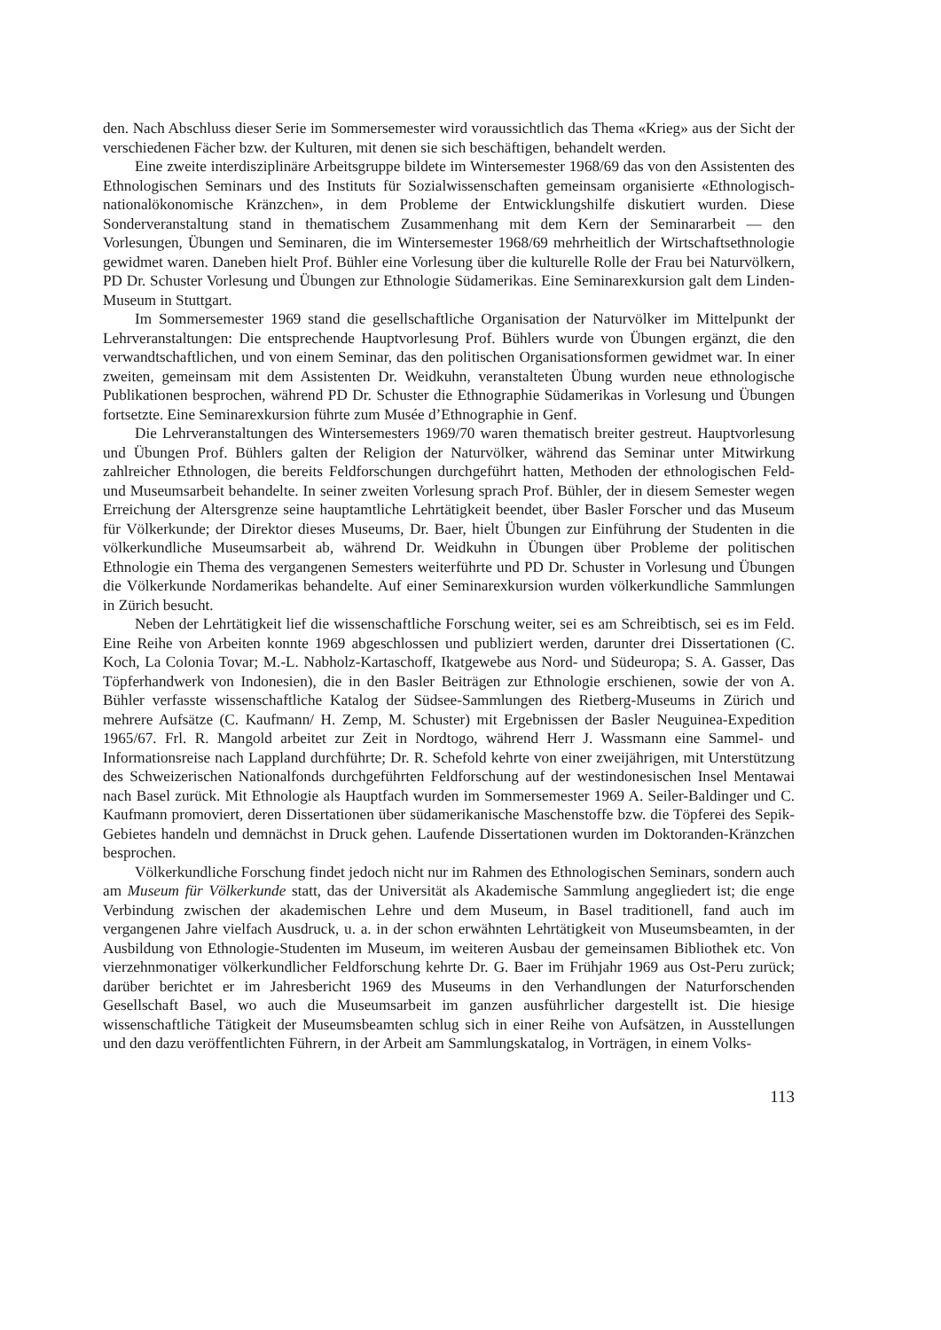den. Nach Abschluss dieser Serie im Sommersemester wird voraussichtlich das Thema «Krieg» aus der Sicht der verschiedenen Fächer bzw. der Kulturen, mit denen sie sich beschäftigen, behandelt werden.
Eine zweite interdisziplinäre Arbeitsgruppe bildete im Wintersemester 1968/69 das von den Assistenten des Ethnologischen Seminars und des Instituts für Sozialwissenschaften gemeinsam organisierte «Ethnologisch-nationalökonomische Kränzchen», in dem Probleme der Entwicklungshilfe diskutiert wurden. Diese Sonderveranstaltung stand in thematischem Zusammenhang mit dem Kern der Seminararbeit — den Vorlesungen, Übungen und Seminaren, die im Wintersemester 1968/69 mehrheitlich der Wirtschaftsethnologie gewidmet waren. Daneben hielt Prof. Bühler eine Vorlesung über die kulturelle Rolle der Frau bei Naturvölkern, PD Dr. Schuster Vorlesung und Übungen zur Ethnologie Südamerikas. Eine Seminarexkursion galt dem Linden-Museum in Stuttgart.
Im Sommersemester 1969 stand die gesellschaftliche Organisation der Naturvölker im Mittelpunkt der Lehrveranstaltungen: Die entsprechende Hauptvorlesung Prof. Bühlers wurde von Übungen ergänzt, die den verwandtschaftlichen, und von einem Seminar, das den politischen Organisationsformen gewidmet war. In einer zweiten, gemeinsam mit dem Assistenten Dr. Weidkuhn, veranstalteten Übung wurden neue ethnologische Publikationen besprochen, während PD Dr. Schuster die Ethnographie Südamerikas in Vorlesung und Übungen fortsetzte. Eine Seminarexkursion führte zum Musée d’Ethnographie in Genf.
Die Lehrveranstaltungen des Wintersemesters 1969/70 waren thematisch breiter gestreut. Hauptvorlesung und Übungen Prof. Bühlers galten der Religion der Naturvölker, während das Seminar unter Mitwirkung zahlreicher Ethnologen, die bereits Feldforschungen durchgeführt hatten, Methoden der ethnologischen Feld- und Museumsarbeit behandelte. In seiner zweiten Vorlesung sprach Prof. Bühler, der in diesem Semester wegen Erreichung der Altersgrenze seine hauptamtliche Lehrtätigkeit beendet, über Basler Forscher und das Museum für Völkerkunde; der Direktor dieses Museums, Dr. Baer, hielt Übungen zur Einführung der Studenten in die völkerkundliche Museumsarbeit ab, während Dr. Weidkuhn in Übungen über Probleme der politischen Ethnologie ein Thema des vergangenen Semesters weiterführte und PD Dr. Schuster in Vorlesung und Übungen die Völkerkunde Nordamerikas behandelte. Auf einer Seminarexkursion wurden völkerkundliche Sammlungen in Zürich besucht.
Neben der Lehrtätigkeit lief die wissenschaftliche Forschung weiter, sei es am Schreibtisch, sei es im Feld. Eine Reihe von Arbeiten konnte 1969 abgeschlossen und publiziert werden, darunter drei Dissertationen (C. Koch, La Colonia Tovar; M.-L. Nabholz-Kartaschoff, Ikatgewebe aus Nord- und Südeuropa; S. A. Gasser, Das Töpferhandwerk von Indonesien), die in den Basler Beiträgen zur Ethnologie erschienen, sowie der von A. Bühler verfasste wissenschaftliche Katalog der Südsee-Sammlungen des Rietberg-Museums in Zürich und mehrere Aufsätze (C. Kaufmann/ H. Zemp, M. Schuster) mit Ergebnissen der Basler Neuguinea-Expedition 1965/67. Frl. R. Mangold arbeitet zur Zeit in Nordtogo, während Herr J. Wassmann eine Sammel- und Informationsreise nach Lappland durchführte; Dr. R. Schefold kehrte von einer zweijährigen, mit Unterstützung des Schweizerischen Nationalfonds durchgeführten Feldforschung auf der westindonesischen Insel Mentawai nach Basel zurück. Mit Ethnologie als Hauptfach wurden im Sommersemester 1969 A. Seiler-Baldinger und C. Kaufmann promoviert, deren Dissertationen über südamerikanische Maschenstoffe bzw. die Töpferei des Sepik-Gebietes handeln und demnächst in Druck gehen. Laufende Dissertationen wurden im Doktoranden-Kränzchen besprochen.
Völkerkundliche Forschung findet jedoch nicht nur im Rahmen des Ethnologischen Seminars, sondern auch am Museum für Völkerkunde statt, das der Universität als Akademische Sammlung angegliedert ist; die enge Verbindung zwischen der akademischen Lehre und dem Museum, in Basel traditionell, fand auch im vergangenen Jahre vielfach Ausdruck, u. a. in der schon erwähnten Lehrtätigkeit von Museumsbeamten, in der Ausbildung von Ethnologie-Studenten im Museum, im weiteren Ausbau der gemeinsamen Bibliothek etc. Von vierzehnmonatiger völkerkundlicher Feldforschung kehrte Dr. G. Baer im Frühjahr 1969 aus Ost-Peru zurück; darüber berichtet er im Jahresbericht 1969 des Museums in den Verhandlungen der Naturforschenden Gesellschaft Basel, wo auch die Museumsarbeit im ganzen ausführlicher dargestellt ist. Die hiesige wissenschaftliche Tätigkeit der Museumsbeamten schlug sich in einer Reihe von Aufsätzen, in Ausstellungen und den dazu veröffentlichten Führern, in der Arbeit am Sammlungskatalog, in Vorträgen, in einem Volks-
113